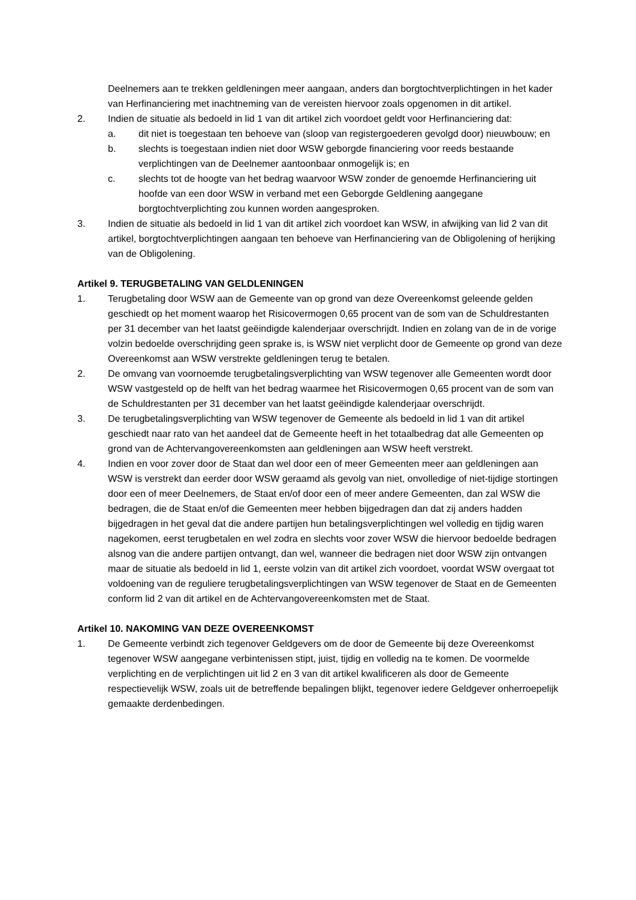Deelnemers aan te trekken geldleningen meer aangaan, anders dan borgtochtverplichtingen in het kader van Herfinanciering met inachtneming van de vereisten hiervoor zoals opgenomen in dit artikel.
2. Indien de situatie als bedoeld in lid 1 van dit artikel zich voordoet geldt voor Herfinanciering dat:
a. dit niet is toegestaan ten behoeve van (sloop van registergoederen gevolgd door) nieuwbouw; en
b. slechts is toegestaan indien niet door WSW geborgde financiering voor reeds bestaande verplichtingen van de Deelnemer aantoonbaar onmogelijk is; en
c. slechts tot de hoogte van het bedrag waarvoor WSW zonder de genoemde Herfinanciering uit hoofde van een door WSW in verband met een Geborgde Geldlening aangegane borgtochtverplichting zou kunnen worden aangesproken.
3. Indien de situatie als bedoeld in lid 1 van dit artikel zich voordoet kan WSW, in afwijking van lid 2 van dit artikel, borgtochtverplichtingen aangaan ten behoeve van Herfinanciering van de Obligolening of herijking van de Obligolening.
Artikel 9. TERUGBETALING VAN GELDLENINGEN
1. Terugbetaling door WSW aan de Gemeente van op grond van deze Overeenkomst geleende gelden geschiedt op het moment waarop het Risicovermogen 0,65 procent van de som van de Schuldrestanten per 31 december van het laatst geëindigde kalenderjaar overschrijdt. Indien en zolang van de in de vorige volzin bedoelde overschrijding geen sprake is, is WSW niet verplicht door de Gemeente op grond van deze Overeenkomst aan WSW verstrekte geldleningen terug te betalen.
2. De omvang van voornoemde terugbetalingsverplichting van WSW tegenover alle Gemeenten wordt door WSW vastgesteld op de helft van het bedrag waarmee het Risicovermogen 0,65 procent van de som van de Schuldrestanten per 31 december van het laatst geëindigde kalenderjaar overschrijdt.
3. De terugbetalingsverplichting van WSW tegenover de Gemeente als bedoeld in lid 1 van dit artikel geschiedt naar rato van het aandeel dat de Gemeente heeft in het totaalbedrag dat alle Gemeenten op grond van de Achtervangovereenkomsten aan geldleningen aan WSW heeft verstrekt.
4. Indien en voor zover door de Staat dan wel door een of meer Gemeenten meer aan geldleningen aan WSW is verstrekt dan eerder door WSW geraamd als gevolg van niet, onvolledige of niet-tijdige stortingen door een of meer Deelnemers, de Staat en/of door een of meer andere Gemeenten, dan zal WSW die bedragen, die de Staat en/of die Gemeenten meer hebben bijgedragen dan dat zij anders hadden bijgedragen in het geval dat die andere partijen hun betalingsverplichtingen wel volledig en tijdig waren nagekomen, eerst terugbetalen en wel zodra en slechts voor zover WSW die hiervoor bedoelde bedragen alsnog van die andere partijen ontvangt, dan wel, wanneer die bedragen niet door WSW zijn ontvangen maar de situatie als bedoeld in lid 1, eerste volzin van dit artikel zich voordoet, voordat WSW overgaat tot voldoening van de reguliere terugbetalingsverplichtingen van WSW tegenover de Staat en de Gemeenten conform lid 2 van dit artikel en de Achtervangovereenkomsten met de Staat.
Artikel 10. NAKOMING VAN DEZE OVEREENKOMST
1. De Gemeente verbindt zich tegenover Geldgevers om de door de Gemeente bij deze Overeenkomst tegenover WSW aangegane verbintenissen stipt, juist, tijdig en volledig na te komen. De voormelde verplichting en de verplichtingen uit lid 2 en 3 van dit artikel kwalificeren als door de Gemeente respectievelijk WSW, zoals uit de betreffende bepalingen blijkt, tegenover iedere Geldgever onherroepelijk gemaakte derdenbedingen.